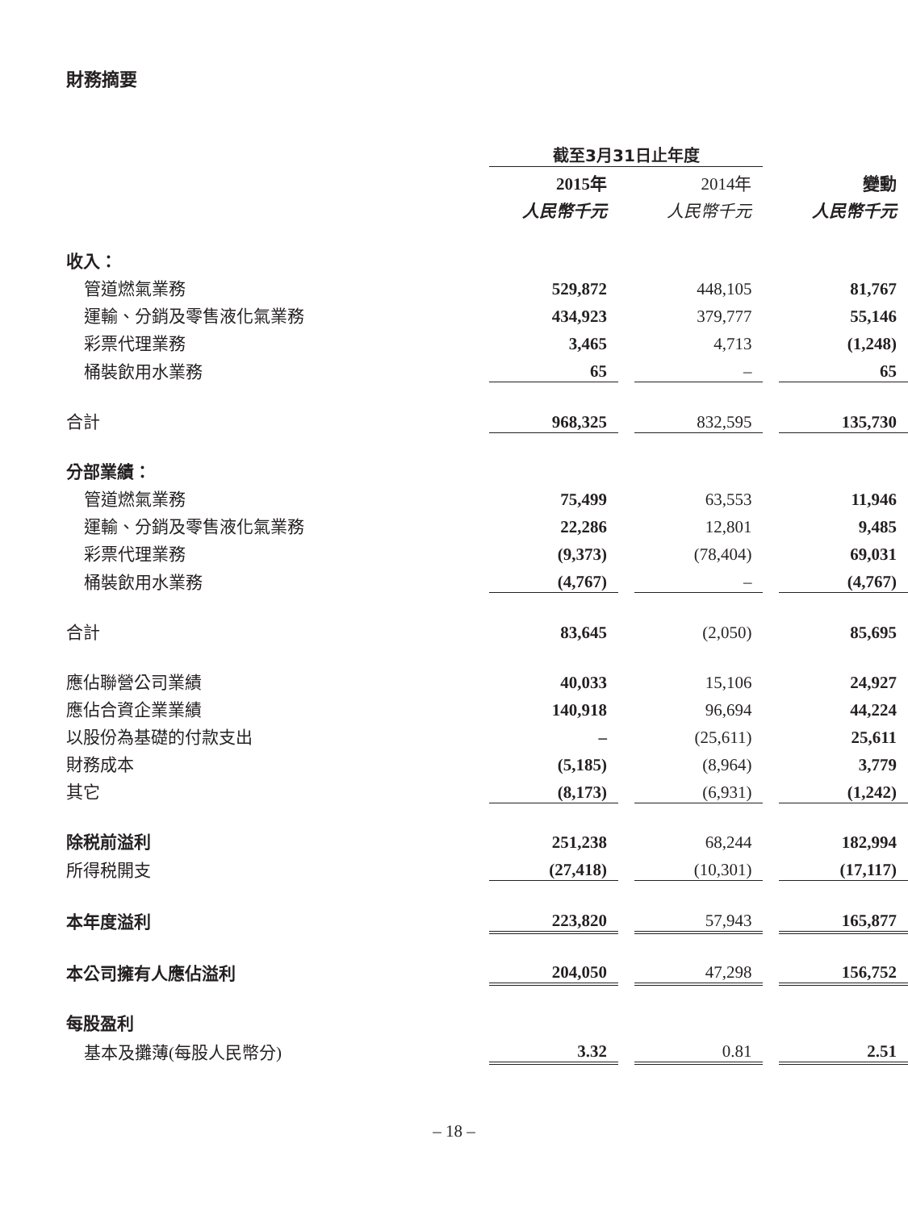財務摘要
| | 截至3月31日止年度 | | | | |
| | 2015年 | | 2014年 | | 變動 |
| | 人民幣千元 | | 人民幣千元 | | 人民幣千元 |
| 收入： | | | | | |
| 管道燃氣業務 | 529,872 | | 448,105 | | 81,767 |
| 運輸、分銷及零售液化氣業務 | 434,923 | | 379,777 | | 55,146 |
| 彩票代理業務 | 3,465 | | 4,713 | | (1,248) |
| 桶裝飲用水業務 | 65 | | – | | 65 |
| 合計 | 968,325 | | 832,595 | | 135,730 |
| 分部業績： | | | | | |
| 管道燃氣業務 | 75,499 | | 63,553 | | 11,946 |
| 運輸、分銷及零售液化氣業務 | 22,286 | | 12,801 | | 9,485 |
| 彩票代理業務 | (9,373) | | (78,404) | | 69,031 |
| 桶裝飲用水業務 | (4,767) | | – | | (4,767) |
| 合計 | 83,645 | | (2,050) | | 85,695 |
| 應佔聯營公司業績 | 40,033 | | 15,106 | | 24,927 |
| 應佔合資企業業績 | 140,918 | | 96,694 | | 44,224 |
| 以股份為基礎的付款支出 | – | | (25,611) | | 25,611 |
| 財務成本 | (5,185) | | (8,964) | | 3,779 |
| 其它 | (8,173) | | (6,931) | | (1,242) |
| 除税前溢利 | 251,238 | | 68,244 | | 182,994 |
| 所得税開支 | (27,418) | | (10,301) | | (17,117) |
| 本年度溢利 | 223,820 | | 57,943 | | 165,877 |
| 本公司擁有人應佔溢利 | 204,050 | | 47,298 | | 156,752 |
| 每股盈利 | | | | | |
| 基本及攤薄(每股人民幣分) | 3.32 | | 0.81 | | 2.51 |
– 18 –